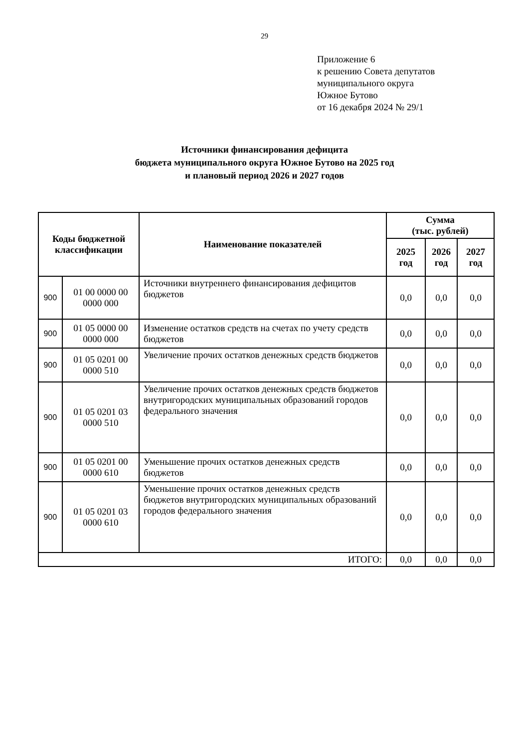29
Приложение 6
к решению Совета депутатов
муниципального округа
Южное Бутово
от 16 декабря 2024 № 29/1
Источники финансирования дефицита
бюджета муниципального округа Южное Бутово на 2025 год
и плановый период 2026 и 2027 годов
| Коды бюджетной классификации | | Наименование показателей | Сумма (тыс. рублей) | | |
| --- | --- | --- | --- | --- | --- |
| | | | 2025 год | 2026 год | 2027 год |
| 900 | 01 00 0000 00 0000 000 | Источники внутреннего финансирования дефицитов бюджетов | 0,0 | 0,0 | 0,0 |
| 900 | 01 05 0000 00 0000 000 | Изменение остатков средств на счетах по учету средств бюджетов | 0,0 | 0,0 | 0,0 |
| 900 | 01 05 0201 00 0000 510 | Увеличение прочих остатков денежных средств бюджетов | 0,0 | 0,0 | 0,0 |
| 900 | 01 05 0201 03 0000 510 | Увеличение прочих остатков денежных средств бюджетов внутригородских муниципальных образований городов федерального значения | 0,0 | 0,0 | 0,0 |
| 900 | 01 05 0201 00 0000 610 | Уменьшение прочих остатков денежных средств бюджетов | 0,0 | 0,0 | 0,0 |
| 900 | 01 05 0201 03 0000 610 | Уменьшение прочих остатков денежных средств бюджетов внутригородских муниципальных образований городов федерального значения | 0,0 | 0,0 | 0,0 |
| ИТОГО: | | | 0,0 | 0,0 | 0,0 |